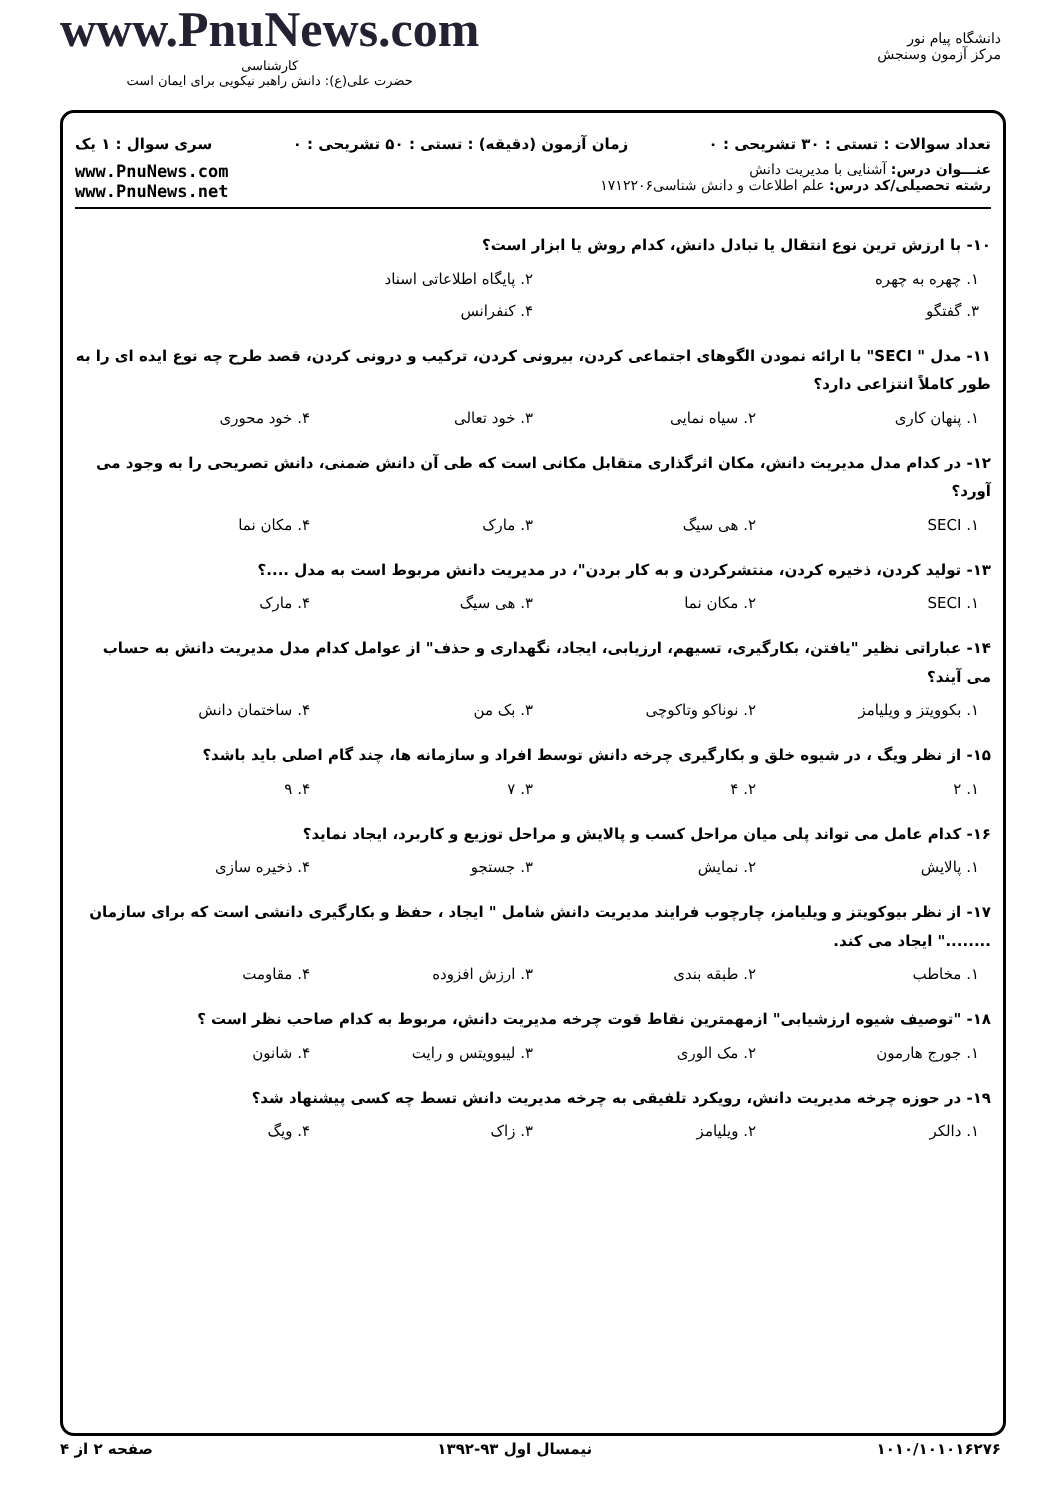دانشگاه پیام نور
مرکز آزمون وسنجش
www.PnuNews.com
کارشناسی
حضرت علی(ع): دانش راهبر نیکویی برای ایمان است
تعداد سوالات : تستی : ۳۰ تشریحی : ۰ زمان آزمون (دقیقه) : تستی : ۵۰ تشریحی : ۰ سری سوال : ۱ یک
عنـــوان درس: آشنایی با مدیریت دانش
رشته تحصیلی/کد درس: علم اطلاعات و دانش شناسی۱۷۱۲۲۰۶
www.PnuNews.com
www.PnuNews.net
۱۰- با ارزش ترین نوع انتقال یا تبادل دانش، کدام روش یا ابزار است؟
۱. چهره به چهره ۲. پایگاه اطلاعاتی اسناد
۳. گفتگو ۴. کنفرانس
۱۱- مدل " SECI" با ارائه نمودن الگوهای اجتماعی کردن، بیرونی کردن، ترکیب و درونی کردن، قصد طرح چه نوع ایده ای را به طور کاملاً انتزاعی دارد؟
۱. پنهان کاری ۲. سیاه نمایی ۳. خود تعالی ۴. خود محوری
۱۲- در کدام مدل مدیریت دانش، مکان اثرگذاری متقابل مکانی است که طی آن دانش ضمنی، دانش تصریحی را به وجود می آورد؟
۱. SECI ۲. هی سیگ ۳. مارک ۴. مکان نما
۱۳- تولید کردن، ذخیره کردن، منتشرکردن و به کار بردن"، در مدیریت دانش مربوط است به مدل ....؟
۱. SECI ۲. مکان نما ۳. هی سیگ ۴. مارک
۱۴- عباراتی نظیر "یافتن، بکارگیری، تسیهم، ارزیابی، ایجاد، نگهداری و حذف" از عوامل کدام مدل مدیریت دانش به حساب می آیند؟
۱. بکوویتز و ویلیامز ۲. نوناکو وتاکوچی ۳. بک من ۴. ساختمان دانش
۱۵- از نظر ویگ ، در شیوه خلق و بکارگیری چرخه دانش توسط افراد و سازمانه ها، چند گام اصلی باید باشد؟
۱. ۲ ۲. ۴ ۳. ۷ ۴. ۹
۱۶- کدام عامل می تواند پلی میان مراحل کسب و پالایش و مراحل توزیع و کاربرد، ایجاد نماید؟
۱. پالایش ۲. نمایش ۳. جستجو ۴. ذخیره سازی
۱۷- از نظر بیوکویتز و ویلیامز، چارچوب فرایند مدیریت دانش شامل " ایجاد ، حفظ و بکارگیری دانشی است که برای سازمان ........" ایجاد می کند.
۱. مخاطب ۲. طبقه بندی ۳. ارزش افزوده ۴. مقاومت
۱۸- "توصیف شیوه ارزشیابی" ازمهمترین نقاط قوت چرخه مدیریت دانش، مربوط به کدام صاحب نظر است ؟
۱. جورج هارمون ۲. مک الوری ۳. لیبوویتس و رایت ۴. شانون
۱۹- در حوزه چرخه مدیریت دانش، رویکرد تلفیقی به چرخه مدیریت دانش تسط چه کسی پیشنهاد شد؟
۱. دالکر ۲. ویلیامز ۳. زاک ۴. ویگ
۱۰۱۰/۱۰۱۰۱۶۲۷۶ نیمسال اول ۹۳-۱۳۹۲ صفحه ۲ از ۴